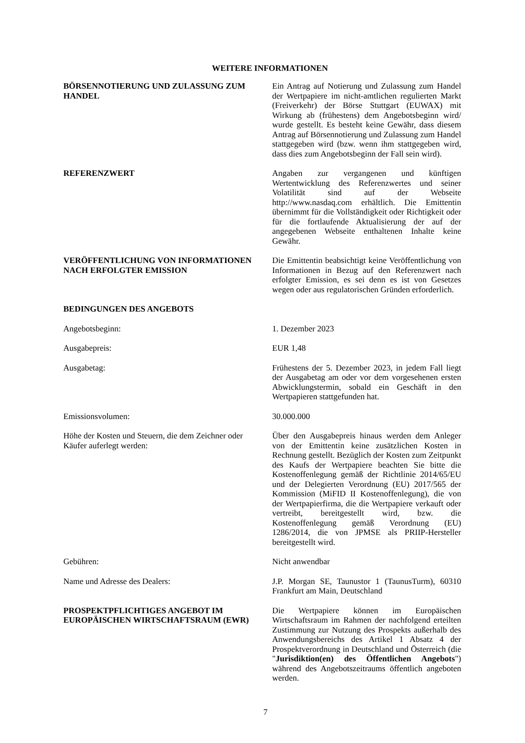WEITERE INFORMATIONEN
| BÖRSENNOTIERUNG UND ZULASSUNG ZUM HANDEL | Ein Antrag auf Notierung und Zulassung zum Handel der Wertpapiere im nicht-amtlichen regulierten Markt (Freiverkehr) der Börse Stuttgart (EUWAX) mit Wirkung ab (frühestens) dem Angebotsbeginn wird/ wurde gestellt. Es besteht keine Gewähr, dass diesem Antrag auf Börsennotierung und Zulassung zum Handel stattgegeben wird (bzw. wenn ihm stattgegeben wird, dass dies zum Angebotsbeginn der Fall sein wird). |
| REFERENZWERT | Angaben zur vergangenen und künftigen Wertentwicklung des Referenzwertes und seiner Volatilität sind auf der Webseite http://www.nasdaq.com erhältlich. Die Emittentin übernimmt für die Vollständigkeit oder Richtigkeit oder für die fortlaufende Aktualisierung der auf der angegebenen Webseite enthaltenen Inhalte keine Gewähr. |
| VERÖFFENTLICHUNG VON INFORMATIONEN NACH ERFOLGTER EMISSION | Die Emittentin beabsichtigt keine Veröffentlichung von Informationen in Bezug auf den Referenzwert nach erfolgter Emission, es sei denn es ist von Gesetzes wegen oder aus regulatorischen Gründen erforderlich. |
| BEDINGUNGEN DES ANGEBOTS | |
| Angebotsbeginn: | 1. Dezember 2023 |
| Ausgabepreis: | EUR 1,48 |
| Ausgabetag: | Frühestens der 5. Dezember 2023, in jedem Fall liegt der Ausgabetag am oder vor dem vorgesehenen ersten Abwicklungstermin, sobald ein Geschäft in den Wertpapieren stattgefunden hat. |
| Emissionsvolumen: | 30.000.000 |
| Höhe der Kosten und Steuern, die dem Zeichner oder Käufer auferlegt werden: | Über den Ausgabepreis hinaus werden dem Anleger von der Emittentin keine zusätzlichen Kosten in Rechnung gestellt. Bezüglich der Kosten zum Zeitpunkt des Kaufs der Wertpapiere beachten Sie bitte die Kostenoffenlegung gemäß der Richtlinie 2014/65/EU und der Delegierten Verordnung (EU) 2017/565 der Kommission (MiFID II Kostenoffenlegung), die von der Wertpapierfirma, die die Wertpapiere verkauft oder vertreibt, bereitgestellt wird, bzw. die Kostenoffenlegung gemäß Verordnung (EU) 1286/2014, die von JPMSE als PRIIP-Hersteller bereitgestellt wird. |
| Gebühren: | Nicht anwendbar |
| Name und Adresse des Dealers: | J.P. Morgan SE, Taunustor 1 (TaunusTurm), 60310 Frankfurt am Main, Deutschland |
| PROSPEKTPFLICHTIGES ANGEBOT IM EUROPÄISCHEN WIRTSCHAFTSRAUM (EWR) | Die Wertpapiere können im Europäischen Wirtschaftsraum im Rahmen der nachfolgend erteilten Zustimmung zur Nutzung des Prospekts außerhalb des Anwendungsbereichs des Artikel 1 Absatz 4 der Prospektverordnung in Deutschland und Österreich (die " Jurisdiktion(en) des Öffentlichen Angebots ") während des Angebotszeitraums öffentlich angeboten werden. |
7